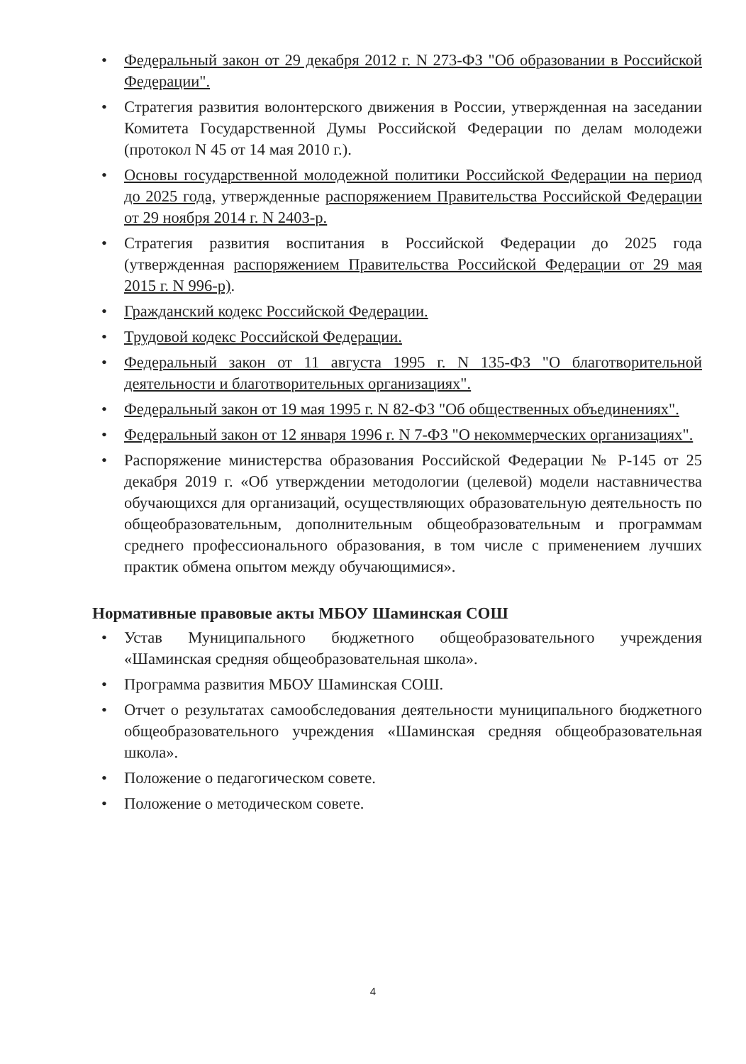• Федеральный закон от 29 декабря 2012 г. N 273-ФЗ "Об образовании в Российской Федерации".
• Стратегия развития волонтерского движения в России, утвержденная на заседании Комитета Государственной Думы Российской Федерации по делам молодежи (протокол N 45 от 14 мая 2010 г.).
• Основы государственной молодежной политики Российской Федерации на период до 2025 года, утвержденные распоряжением Правительства Российской Федерации от 29 ноября 2014 г. N 2403-р.
• Стратегия развития воспитания в Российской Федерации до 2025 года (утвержденная распоряжением Правительства Российской Федерации от 29 мая 2015 г. N 996-р).
• Гражданский кодекс Российской Федерации.
• Трудовой кодекс Российской Федерации.
• Федеральный закон от 11 августа 1995 г. N 135-ФЗ "О благотворительной деятельности и благотворительных организациях".
• Федеральный закон от 19 мая 1995 г. N 82-ФЗ "Об общественных объединениях".
• Федеральный закон от 12 января 1996 г. N 7-ФЗ "О некоммерческих организациях".
• Распоряжение министерства образования Российской Федерации № Р-145 от 25 декабря 2019 г. «Об утверждении методологии (целевой) модели наставничества обучающихся для организаций, осуществляющих образовательную деятельность по общеобразовательным, дополнительным общеобразовательным и программам среднего профессионального образования, в том числе с применением лучших практик обмена опытом между обучающимися».
Нормативные правовые акты МБОУ Шаминская СОШ
• Устав Муниципального бюджетного общеобразовательного учреждения «Шаминская средняя общеобразовательная школа».
• Программа развития МБОУ Шаминская СОШ.
• Отчет о результатах самообследования деятельности муниципального бюджетного общеобразовательного учреждения «Шаминская средняя общеобразовательная школа».
• Положение о педагогическом совете.
• Положение о методическом совете.
4